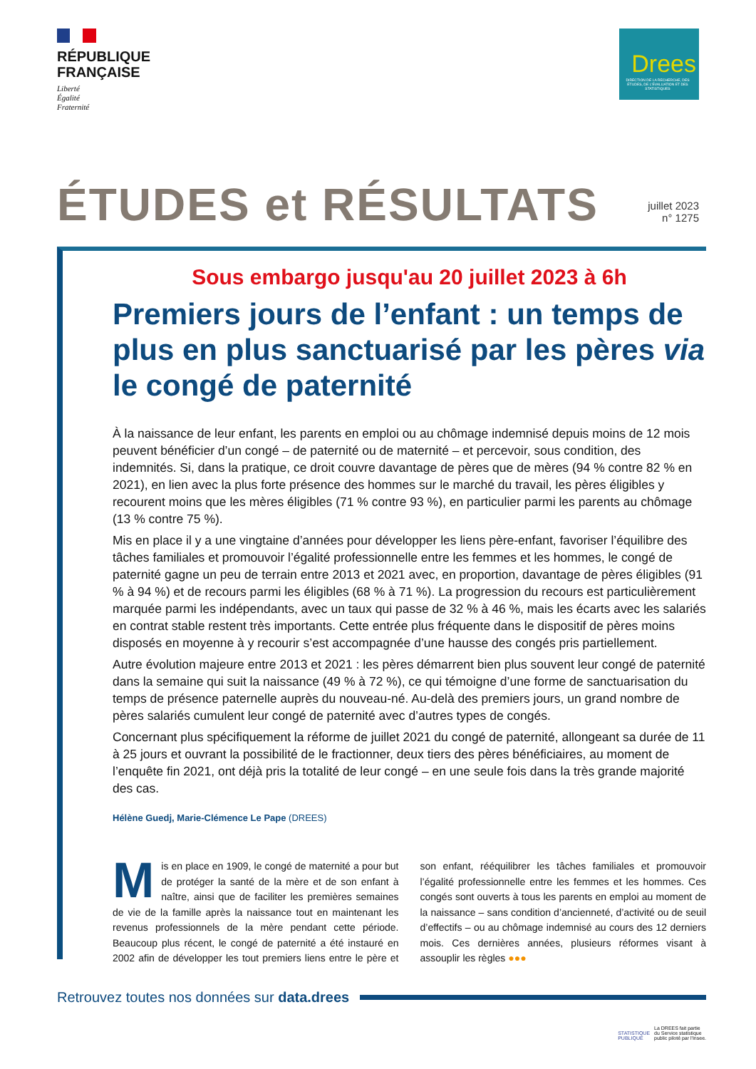RÉPUBLIQUE
FRANÇAISE
Liberté
Égalité
Fraternité
Drees
DIRECTION DE LA RECHERCHE, DES ÉTUDES, DE L'ÉVALUATION ET DES STATISTIQUES
ÉTUDES et RÉSULTATS
juillet 2023
n° 1275
Sous embargo jusqu'au 20 juillet 2023 à 6h
Premiers jours de l’enfant : un temps de plus en plus sanctuarisé par les pères via le congé de paternité
À la naissance de leur enfant, les parents en emploi ou au chômage indemnisé depuis moins de 12 mois peuvent bénéficier d’un congé – de paternité ou de maternité – et percevoir, sous condition, des indemnités. Si, dans la pratique, ce droit couvre davantage de pères que de mères (94 % contre 82 % en 2021), en lien avec la plus forte présence des hommes sur le marché du travail, les pères éligibles y recourent moins que les mères éligibles (71 % contre 93 %), en particulier parmi les parents au chômage (13 % contre 75 %).
Mis en place il y a une vingtaine d’années pour développer les liens père-enfant, favoriser l’équilibre des tâches familiales et promouvoir l’égalité professionnelle entre les femmes et les hommes, le congé de paternité gagne un peu de terrain entre 2013 et 2021 avec, en proportion, davantage de pères éligibles (91 % à 94 %) et de recours parmi les éligibles (68 % à 71 %). La progression du recours est particulièrement marquée parmi les indépendants, avec un taux qui passe de 32 % à 46 %, mais les écarts avec les salariés en contrat stable restent très importants. Cette entrée plus fréquente dans le dispositif de pères moins disposés en moyenne à y recourir s’est accompagnée d’une hausse des congés pris partiellement.
Autre évolution majeure entre 2013 et 2021 : les pères démarrent bien plus souvent leur congé de paternité dans la semaine qui suit la naissance (49 % à 72 %), ce qui témoigne d’une forme de sanctuarisation du temps de présence paternelle auprès du nouveau-né. Au-delà des premiers jours, un grand nombre de pères salariés cumulent leur congé de paternité avec d’autres types de congés.
Concernant plus spécifiquement la réforme de juillet 2021 du congé de paternité, allongeant sa durée de 11 à 25 jours et ouvrant la possibilité de le fractionner, deux tiers des pères bénéficiaires, au moment de l’enquête fin 2021, ont déjà pris la totalité de leur congé – en une seule fois dans la très grande majorité des cas.
Hélène Guedj, Marie-Clémence Le Pape (DREES)
Mis en place en 1909, le congé de maternité a pour but de protéger la santé de la mère et de son enfant à naître, ainsi que de faciliter les premières semaines de vie de la famille après la naissance tout en maintenant les revenus professionnels de la mère pendant cette période. Beaucoup plus récent, le congé de paternité a été instauré en 2002 afin de développer les tout premiers liens entre le père et son enfant, rééquilibrer les tâches familiales et promouvoir l’égalité professionnelle entre les femmes et les hommes. Ces congés sont ouverts à tous les parents en emploi au moment de la naissance – sans condition d’ancienneté, d’activité ou de seuil d’effectifs – ou au chômage indemnisé au cours des 12 derniers mois. Ces dernières années, plusieurs réformes visant à assouplir les règles ●●●
Retrouvez toutes nos données sur data.drees
STATISTIQUE
PUBLIQUE
La DREES fait partie
du Service statistique
public piloté par l'Insee.